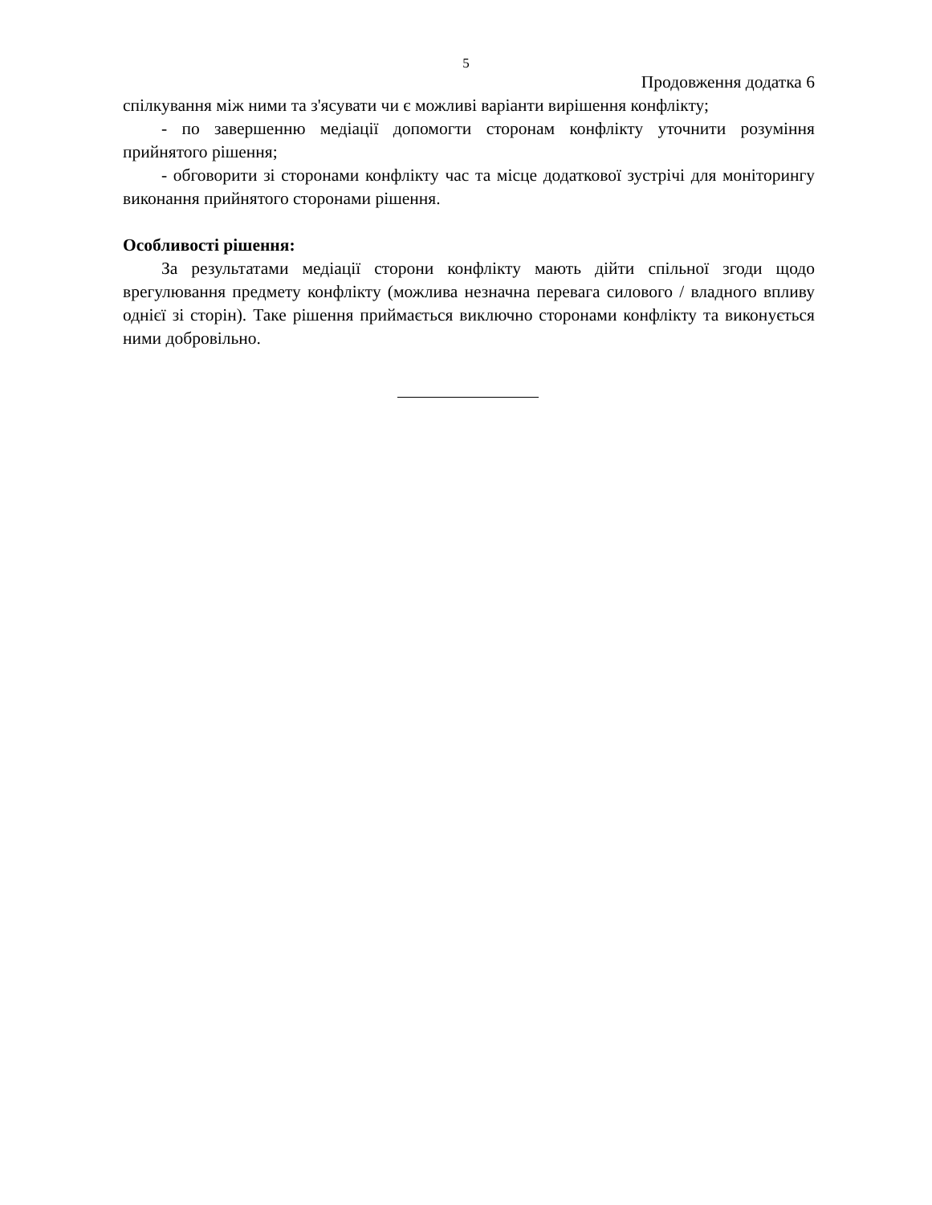5
Продовження додатка 6
спілкування між ними та з'ясувати чи є можливі варіанти вирішення конфлікту;
- по завершенню медіації допомогти сторонам конфлікту уточнити розуміння прийнятого рішення;
- обговорити зі сторонами конфлікту час та місце додаткової зустрічі для моніторингу виконання прийнятого сторонами рішення.
Особливості рішення:
За результатами медіації сторони конфлікту мають дійти спільної згоди щодо врегулювання предмету конфлікту (можлива незначна перевага силового / владного впливу однієї зі сторін). Таке рішення приймається виключно сторонами конфлікту та виконується ними добровільно.